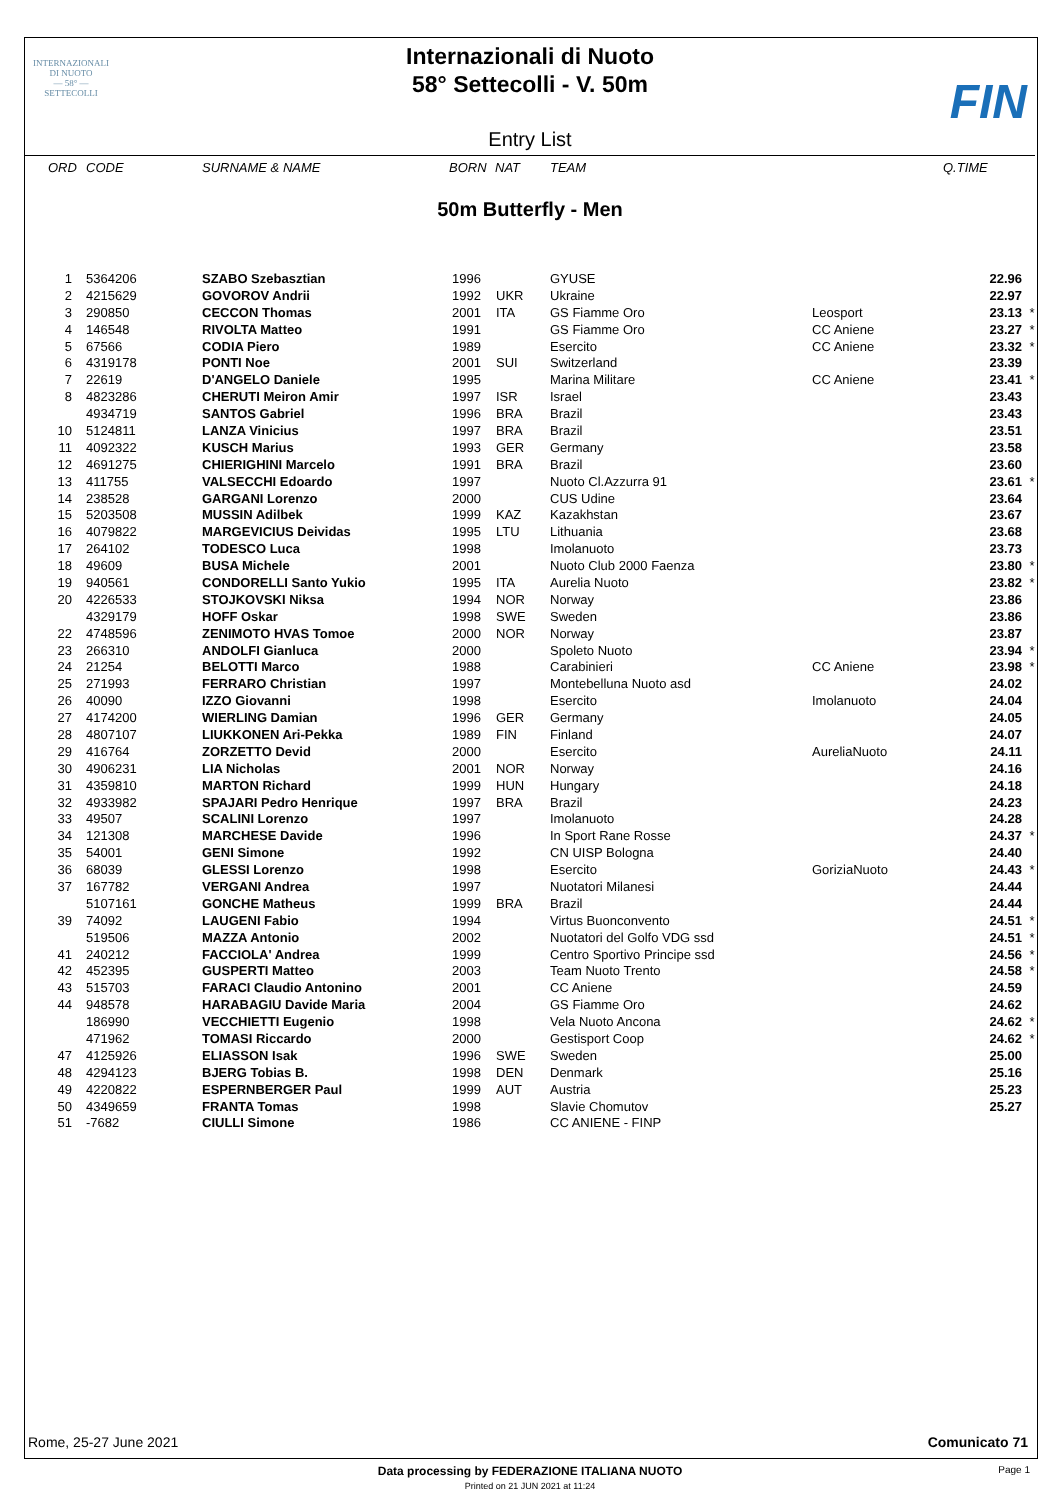INTERNAZIONALI
DI NUOTO
— 58° —
SETTECOLLI
FIN
Internazionali di Nuoto
58° Settecolli - V. 50m
Entry List
ORD CODE SURNAME & NAME BORN NAT TEAM Q.TIME
50m Butterfly - Men
| 1 | 5364206 | SZABO Szebasztian | 1996 | | GYUSE | | 22.96 | |
| 2 | 4215629 | GOVOROV Andrii | 1992 | UKR | Ukraine | | 22.97 | |
| 3 | 290850 | CECCON Thomas | 2001 | ITA | GS Fiamme Oro | Leosport | 23.13 | * |
| 4 | 146548 | RIVOLTA Matteo | 1991 | | GS Fiamme Oro | CC Aniene | 23.27 | * |
| 5 | 67566 | CODIA Piero | 1989 | | Esercito | CC Aniene | 23.32 | * |
| 6 | 4319178 | PONTI Noe | 2001 | SUI | Switzerland | | 23.39 | |
| 7 | 22619 | D'ANGELO Daniele | 1995 | | Marina Militare | CC Aniene | 23.41 | * |
| 8 | 4823286 | CHERUTI Meiron Amir | 1997 | ISR | Israel | | 23.43 | |
| | 4934719 | SANTOS Gabriel | 1996 | BRA | Brazil | | 23.43 | |
| 10 | 5124811 | LANZA Vinicius | 1997 | BRA | Brazil | | 23.51 | |
| 11 | 4092322 | KUSCH Marius | 1993 | GER | Germany | | 23.58 | |
| 12 | 4691275 | CHIERIGHINI Marcelo | 1991 | BRA | Brazil | | 23.60 | |
| 13 | 411755 | VALSECCHI Edoardo | 1997 | | Nuoto Cl.Azzurra 91 | | 23.61 | * |
| 14 | 238528 | GARGANI Lorenzo | 2000 | | CUS Udine | | 23.64 | |
| 15 | 5203508 | MUSSIN Adilbek | 1999 | KAZ | Kazakhstan | | 23.67 | |
| 16 | 4079822 | MARGEVICIUS Deividas | 1995 | LTU | Lithuania | | 23.68 | |
| 17 | 264102 | TODESCO Luca | 1998 | | Imolanuoto | | 23.73 | |
| 18 | 49609 | BUSA Michele | 2001 | | Nuoto Club 2000 Faenza | | 23.80 | * |
| 19 | 940561 | CONDORELLI Santo Yukio | 1995 | ITA | Aurelia Nuoto | | 23.82 | * |
| 20 | 4226533 | STOJKOVSKI Niksa | 1994 | NOR | Norway | | 23.86 | |
| | 4329179 | HOFF Oskar | 1998 | SWE | Sweden | | 23.86 | |
| 22 | 4748596 | ZENIMOTO HVAS Tomoe | 2000 | NOR | Norway | | 23.87 | |
| 23 | 266310 | ANDOLFI Gianluca | 2000 | | Spoleto Nuoto | | 23.94 | * |
| 24 | 21254 | BELOTTI Marco | 1988 | | Carabinieri | CC Aniene | 23.98 | * |
| 25 | 271993 | FERRARO Christian | 1997 | | Montebelluna Nuoto asd | | 24.02 | |
| 26 | 40090 | IZZO Giovanni | 1998 | | Esercito | Imolanuoto | 24.04 | |
| 27 | 4174200 | WIERLING Damian | 1996 | GER | Germany | | 24.05 | |
| 28 | 4807107 | LIUKKONEN Ari-Pekka | 1989 | FIN | Finland | | 24.07 | |
| 29 | 416764 | ZORZETTO Devid | 2000 | | Esercito | AureliaNuoto | 24.11 | |
| 30 | 4906231 | LIA Nicholas | 2001 | NOR | Norway | | 24.16 | |
| 31 | 4359810 | MARTON Richard | 1999 | HUN | Hungary | | 24.18 | |
| 32 | 4933982 | SPAJARI Pedro Henrique | 1997 | BRA | Brazil | | 24.23 | |
| 33 | 49507 | SCALINI Lorenzo | 1997 | | Imolanuoto | | 24.28 | |
| 34 | 121308 | MARCHESE Davide | 1996 | | In Sport Rane Rosse | | 24.37 | * |
| 35 | 54001 | GENI Simone | 1992 | | CN UISP Bologna | | 24.40 | |
| 36 | 68039 | GLESSI Lorenzo | 1998 | | Esercito | GoriziaNuoto | 24.43 | * |
| 37 | 167782 | VERGANI Andrea | 1997 | | Nuotatori Milanesi | | 24.44 | |
| | 5107161 | GONCHE Matheus | 1999 | BRA | Brazil | | 24.44 | |
| 39 | 74092 | LAUGENI Fabio | 1994 | | Virtus Buonconvento | | 24.51 | * |
| | 519506 | MAZZA Antonio | 2002 | | Nuotatori del Golfo VDG ssd | | 24.51 | * |
| 41 | 240212 | FACCIOLA' Andrea | 1999 | | Centro Sportivo Principe ssd | | 24.56 | * |
| 42 | 452395 | GUSPERTI Matteo | 2003 | | Team Nuoto Trento | | 24.58 | * |
| 43 | 515703 | FARACI Claudio Antonino | 2001 | | CC Aniene | | 24.59 | |
| 44 | 948578 | HARABAGIU Davide Maria | 2004 | | GS Fiamme Oro | | 24.62 | |
| | 186990 | VECCHIETTI Eugenio | 1998 | | Vela Nuoto Ancona | | 24.62 | * |
| | 471962 | TOMASI Riccardo | 2000 | | Gestisport Coop | | 24.62 | * |
| 47 | 4125926 | ELIASSON Isak | 1996 | SWE | Sweden | | 25.00 | |
| 48 | 4294123 | BJERG Tobias B. | 1998 | DEN | Denmark | | 25.16 | |
| 49 | 4220822 | ESPERNBERGER Paul | 1999 | AUT | Austria | | 25.23 | |
| 50 | 4349659 | FRANTA Tomas | 1998 | | Slavie Chomutov | | 25.27 | |
| 51 | -7682 | CIULLI Simone | 1986 | | CC ANIENE - FINP | | | |
Rome, 25-27 June 2021 Comunicato 71
Data processing by FEDERAZIONE ITALIANA NUOTO Page 1
Printed on 21 JUN 2021 at 11:24